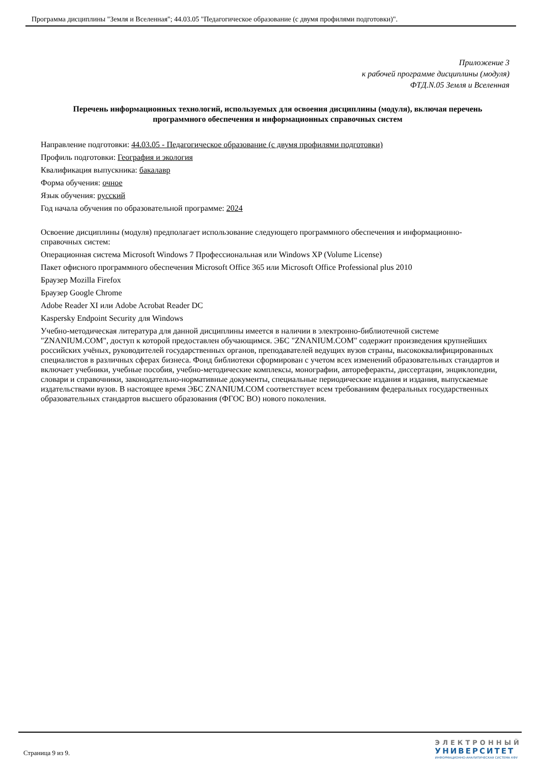Программа дисциплины "Земля и Вселенная"; 44.03.05 "Педагогическое образование (с двумя профилями подготовки)".
Приложение 3
к рабочей программе дисциплины (модуля)
ФТД.N.05 Земля и Вселенная
Перечень информационных технологий, используемых для освоения дисциплины (модуля), включая перечень программного обеспечения и информационных справочных систем
Направление подготовки: 44.03.05 - Педагогическое образование (с двумя профилями подготовки)
Профиль подготовки: География и экология
Квалификация выпускника: бакалавр
Форма обучения: очное
Язык обучения: русский
Год начала обучения по образовательной программе: 2024
Освоение дисциплины (модуля) предполагает использование следующего программного обеспечения и информационно-справочных систем:
Операционная система Microsoft Windows 7 Профессиональная или Windows XP (Volume License)
Пакет офисного программного обеспечения Microsoft Office 365 или Microsoft Office Professional plus 2010
Браузер Mozilla Firefox
Браузер Google Chrome
Adobe Reader XI или Adobe Acrobat Reader DC
Kaspersky Endpoint Security для Windows
Учебно-методическая литература для данной дисциплины имеется в наличии в электронно-библиотечной системе "ZNANIUM.COM", доступ к которой предоставлен обучающимся. ЭБС "ZNANIUM.COM" содержит произведения крупнейших российских учёных, руководителей государственных органов, преподавателей ведущих вузов страны, высококвалифицированных специалистов в различных сферах бизнеса. Фонд библиотеки сформирован с учетом всех изменений образовательных стандартов и включает учебники, учебные пособия, учебно-методические комплексы, монографии, автореферакты, диссертации, энциклопедии, словари и справочники, законодательно-нормативные документы, специальные периодические издания и издания, выпускаемые издательствами вузов. В настоящее время ЭБС ZNANIUM.COM соответствует всем требованиям федеральных государственных образовательных стандартов высшего образования (ФГОС ВО) нового поколения.
Страница 9 из 9.
ЭЛЕКТРОННЫЙ
УНИВЕРСИТЕТ
ИНФОРМАЦИОННО-АНАЛИТИЧЕСКАЯ СИСТЕМА КФУ